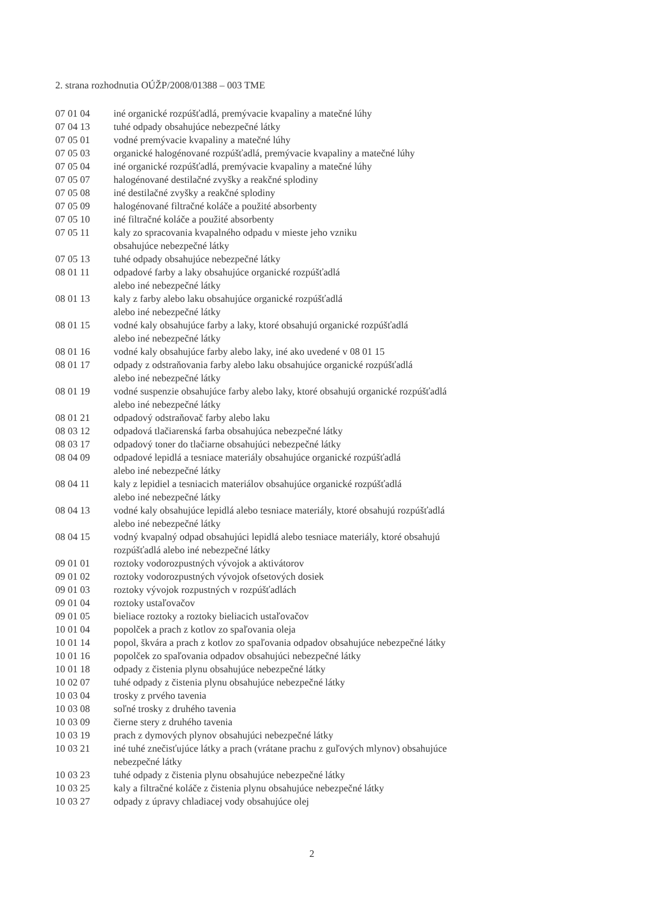2. strana rozhodnutia OÚŽP/2008/01388 – 003 TME
| 07 01 04 | iné organické rozpúšťadlá, premývacie kvapaliny a matečné lúhy |
| 07 04 13 | tuhé odpady obsahujúce nebezpečné látky |
| 07 05 01 | vodné premývacie kvapaliny a matečné lúhy |
| 07 05 03 | organické halogénované rozpúšťadlá, premývacie kvapaliny a matečné lúhy |
| 07 05 04 | iné organické rozpúšťadlá, premývacie kvapaliny a matečné lúhy |
| 07 05 07 | halogénované destilačné zvyšky a reakčné splodiny |
| 07 05 08 | iné destilačné zvyšky a reakčné splodiny |
| 07 05 09 | halogénované filtračné koláče a použité absorbenty |
| 07 05 10 | iné filtračné koláče a použité absorbenty |
| 07 05 11 | kaly zo spracovania kvapalného odpadu v mieste jeho vzniku obsahujúce nebezpečné látky |
| 07 05 13 | tuhé odpady obsahujúce nebezpečné látky |
| 08 01 11 | odpadové farby a laky obsahujúce organické rozpúšťadlá alebo iné nebezpečné látky |
| 08 01 13 | kaly z farby alebo laku obsahujúce organické rozpúšťadlá alebo iné nebezpečné látky |
| 08 01 15 | vodné kaly obsahujúce farby a laky, ktoré obsahujú organické rozpúšťadlá alebo iné nebezpečné látky |
| 08 01 16 | vodné kaly obsahujúce farby alebo laky, iné ako uvedené v 08 01 15 |
| 08 01 17 | odpady z odstraňovania farby alebo laku obsahujúce organické rozpúšťadlá alebo iné nebezpečné látky |
| 08 01 19 | vodné suspenzie obsahujúce farby alebo laky, ktoré obsahujú organické rozpúšťadlá alebo iné nebezpečné látky |
| 08 01 21 | odpadový odstraňovač farby alebo laku |
| 08 03 12 | odpadová tlačiarenská farba obsahujúca nebezpečné látky |
| 08 03 17 | odpadový toner do tlačiarne obsahujúci nebezpečné látky |
| 08 04 09 | odpadové lepidlá a tesniace materiály obsahujúce organické rozpúšťadlá alebo iné nebezpečné látky |
| 08 04 11 | kaly z lepidiel a tesniacich materiálov obsahujúce organické rozpúšťadlá alebo iné nebezpečné látky |
| 08 04 13 | vodné kaly obsahujúce lepidlá alebo tesniace materiály, ktoré obsahujú rozpúšťadlá alebo iné nebezpečné látky |
| 08 04 15 | vodný kvapalný odpad obsahujúci lepidlá alebo tesniace materiály, ktoré obsahujú rozpúšťadlá alebo iné nebezpečné látky |
| 09 01 01 | roztoky vodorozpustných vývojok a aktivátorov |
| 09 01 02 | roztoky vodorozpustných vývojok ofsetových dosiek |
| 09 01 03 | roztoky vývojok rozpustných v rozpúšťadlách |
| 09 01 04 | roztoky ustaľovačov |
| 09 01 05 | bieliace roztoky a roztoky bieliacich ustaľovačov |
| 10 01 04 | popolček a prach z kotlov zo spaľovania oleja |
| 10 01 14 | popol, škvára a prach z kotlov zo spaľovania odpadov obsahujúce nebezpečné látky |
| 10 01 16 | popolček zo spaľovania odpadov obsahujúci nebezpečné látky |
| 10 01 18 | odpady z čistenia plynu obsahujúce nebezpečné látky |
| 10 02 07 | tuhé odpady z čistenia plynu obsahujúce nebezpečné látky |
| 10 03 04 | trosky z prvého tavenia |
| 10 03 08 | soľné trosky z druhého tavenia |
| 10 03 09 | čierne stery z druhého tavenia |
| 10 03 19 | prach z dymových plynov obsahujúci nebezpečné látky |
| 10 03 21 | iné tuhé znečisťujúce látky a prach (vrátane prachu z guľových mlynov) obsahujúce nebezpečné látky |
| 10 03 23 | tuhé odpady z čistenia plynu obsahujúce nebezpečné látky |
| 10 03 25 | kaly a filtračné koláče z čistenia plynu obsahujúce nebezpečné látky |
| 10 03 27 | odpady z úpravy chladiacej vody obsahujúce olej |
2